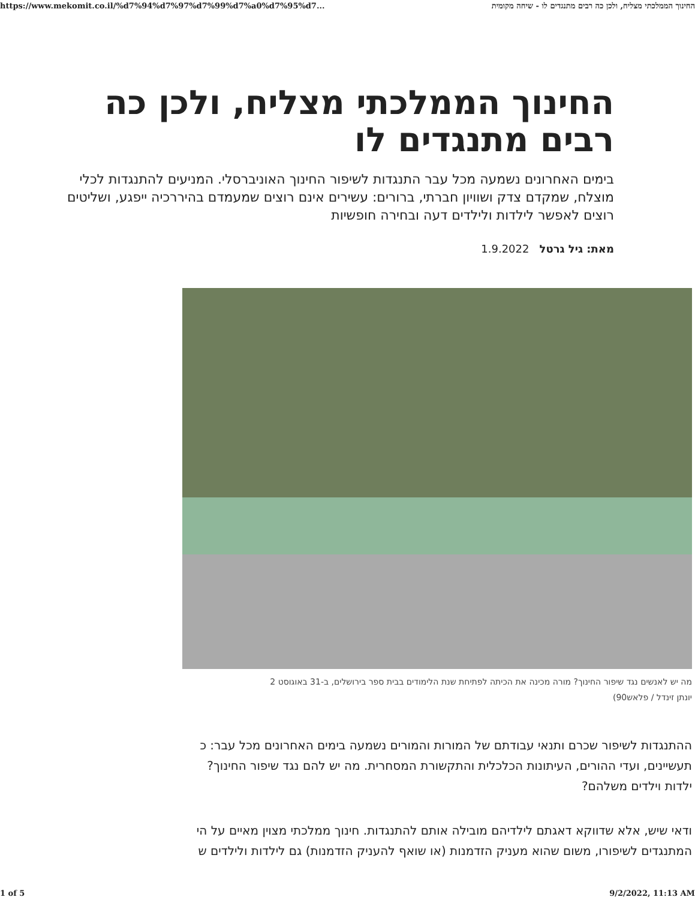https://www.mekomit.co.il/%d7%94%d7%97%d7%99%d7%a0%d7%95%d7... החינוך הממלכתי מצליח, ולכן כה רבים מתנגדים לו - שיחה מקומית
החינוך הממלכתי מצליח, ולכן כה רבים מתנגדים לו
בימים האחרונים נשמעה מכל עבר התנגדות לשיפור החינוך האוניברסלי. המניעים להתנגדות לכלי מוצלח, שמקדם צדק ושוויון חברתי, ברורים: עשירים אינם רוצים שמעמדם בהיררכיה ייפגע, ושליטים רוצים לאפשר לילדות ולילדים דעה ובחירה חופשיות
מאת: גיל גרטל 1.9.2022
מה יש לאנשים נגד שיפור החינוך? מורה מכינה את הכיתה לפתיחת שנת הלימודים בבית ספר בירושלים, ב-31 באוגוסט 2
יונתן זינדל / פלאש90)
ההתנגדות לשיפור שכרם ותנאי עבודתם של המורות והמורים נשמעה בימים האחרונים מכל עבר: כ תעשיינים, ועדי ההורים, העיתונות הכלכלית והתקשורת המסחרית. מה יש להם נגד שיפור החינוך? ילדות וילדים משלהם?
ודאי שיש, אלא שדווקא דאגתם לילדיהם מובילה אותם להתנגדות. חינוך ממלכתי מצוין מאיים על הי המתנגדים לשיפורו, משום שהוא מעניק הזדמנות (או שואף להעניק הזדמנות) גם לילדות ולילדים ש
1 of 5 9/2/2022, 11:13 AM